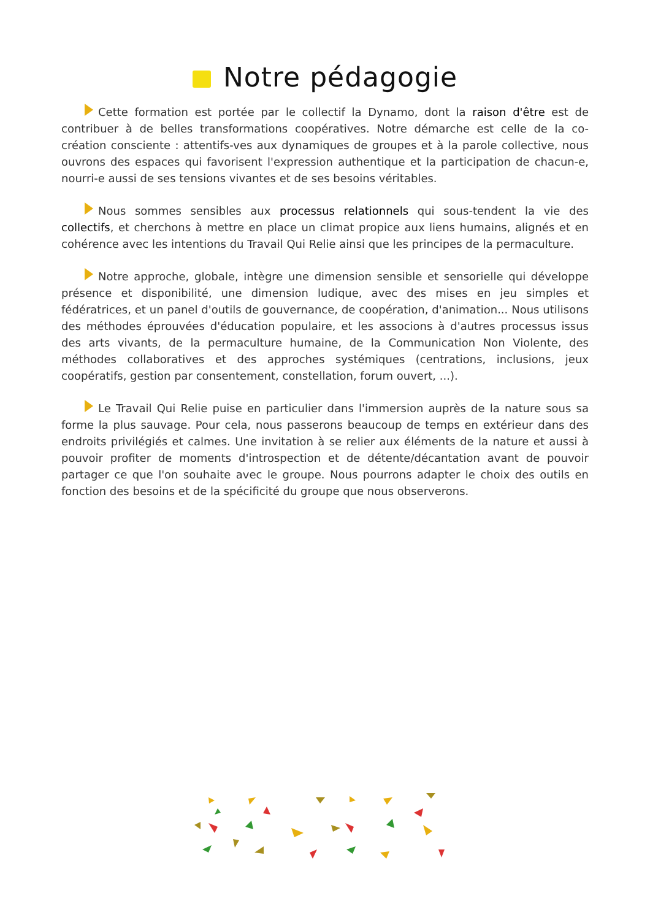Notre pédagogie
Cette formation est portée par le collectif la Dynamo, dont la raison d'être est de contribuer à de belles transformations coopératives. Notre démarche est celle de la co-création consciente : attentifs-ves aux dynamiques de groupes et à la parole collective, nous ouvrons des espaces qui favorisent l'expression authentique et la participation de chacun-e, nourri-e aussi de ses tensions vivantes et de ses besoins véritables.
Nous sommes sensibles aux processus relationnels qui sous-tendent la vie des collectifs, et cherchons à mettre en place un climat propice aux liens humains, alignés et en cohérence avec les intentions du Travail Qui Relie ainsi que les principes de la permaculture.
Notre approche, globale, intègre une dimension sensible et sensorielle qui développe présence et disponibilité, une dimension ludique, avec des mises en jeu simples et fédératrices, et un panel d'outils de gouvernance, de coopération, d'animation... Nous utilisons des méthodes éprouvées d'éducation populaire, et les associons à d'autres processus issus des arts vivants, de la permaculture humaine, de la Communication Non Violente, des méthodes collaboratives et des approches systémiques (centrations, inclusions, jeux coopératifs, gestion par consentement, constellation, forum ouvert, ...).
Le Travail Qui Relie puise en particulier dans l'immersion auprès de la nature sous sa forme la plus sauvage. Pour cela, nous passerons beaucoup de temps en extérieur dans des endroits privilégiés et calmes. Une invitation à se relier aux éléments de la nature et aussi à pouvoir profiter de moments d'introspection et de détente/décantation avant de pouvoir partager ce que l'on souhaite avec le groupe. Nous pourrons adapter le choix des outils en fonction des besoins et de la spécificité du groupe que nous observerons.